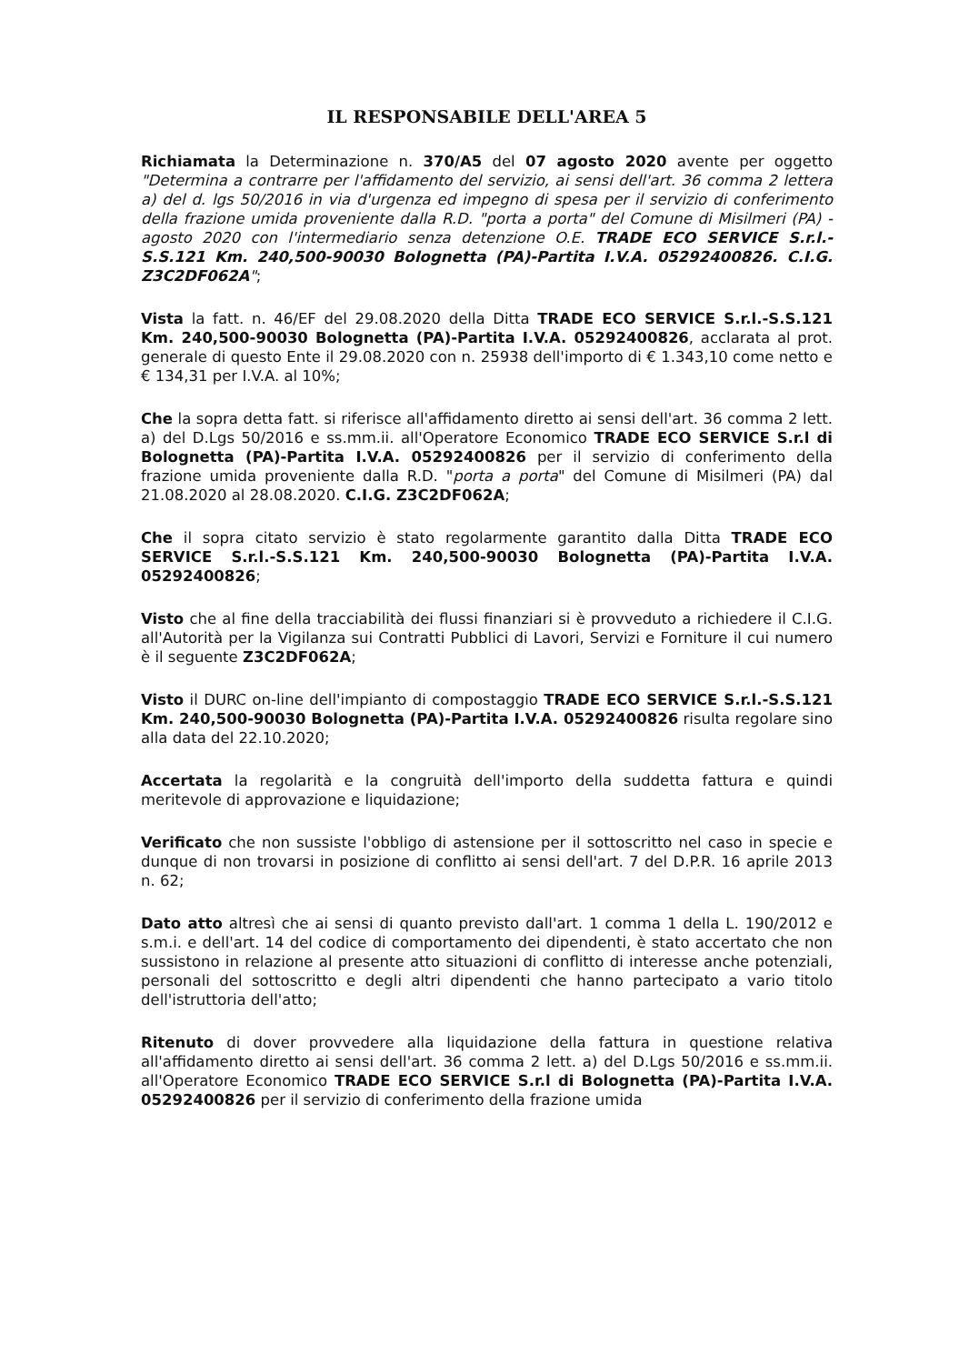IL RESPONSABILE DELL'AREA 5
Richiamata la Determinazione n. 370/A5 del 07 agosto 2020 avente per oggetto "Determina a contrarre per l'affidamento del servizio, ai sensi dell'art. 36 comma 2 lettera a) del d. lgs 50/2016 in via d'urgenza ed impegno di spesa per il servizio di conferimento della frazione umida proveniente dalla R.D. "porta a porta" del Comune di Misilmeri (PA) - agosto 2020 con l'intermediario senza detenzione O.E. TRADE ECO SERVICE S.r.l.-S.S.121 Km. 240,500-90030 Bolognetta (PA)-Partita I.V.A. 05292400826. C.I.G. Z3C2DF062A";
Vista la fatt. n. 46/EF del 29.08.2020 della Ditta TRADE ECO SERVICE S.r.l.-S.S.121 Km. 240,500-90030 Bolognetta (PA)-Partita I.V.A. 05292400826, acclarata al prot. generale di questo Ente il 29.08.2020 con n. 25938 dell'importo di € 1.343,10 come netto e € 134,31 per I.V.A. al 10%;
Che la sopra detta fatt. si riferisce all'affidamento diretto ai sensi dell'art. 36 comma 2 lett. a) del D.Lgs 50/2016 e ss.mm.ii. all'Operatore Economico TRADE ECO SERVICE S.r.l di Bolognetta (PA)-Partita I.V.A. 05292400826 per il servizio di conferimento della frazione umida proveniente dalla R.D. "porta a porta" del Comune di Misilmeri (PA) dal 21.08.2020 al 28.08.2020. C.I.G. Z3C2DF062A;
Che il sopra citato servizio è stato regolarmente garantito dalla Ditta TRADE ECO SERVICE S.r.l.-S.S.121 Km. 240,500-90030 Bolognetta (PA)-Partita I.V.A. 05292400826;
Visto che al fine della tracciabilità dei flussi finanziari si è provveduto a richiedere il C.I.G. all'Autorità per la Vigilanza sui Contratti Pubblici di Lavori, Servizi e Forniture il cui numero è il seguente Z3C2DF062A;
Visto il DURC on-line dell'impianto di compostaggio TRADE ECO SERVICE S.r.l.-S.S.121 Km. 240,500-90030 Bolognetta (PA)-Partita I.V.A. 05292400826 risulta regolare sino alla data del 22.10.2020;
Accertata la regolarità e la congruità dell'importo della suddetta fattura e quindi meritevole di approvazione e liquidazione;
Verificato che non sussiste l'obbligo di astensione per il sottoscritto nel caso in specie e dunque di non trovarsi in posizione di conflitto ai sensi dell'art. 7 del D.P.R. 16 aprile 2013 n. 62;
Dato atto altresì che ai sensi di quanto previsto dall'art. 1 comma 1 della L. 190/2012 e s.m.i. e dell'art. 14 del codice di comportamento dei dipendenti, è stato accertato che non sussistono in relazione al presente atto situazioni di conflitto di interesse anche potenziali, personali del sottoscritto e degli altri dipendenti che hanno partecipato a vario titolo dell'istruttoria dell'atto;
Ritenuto di dover provvedere alla liquidazione della fattura in questione relativa all'affidamento diretto ai sensi dell'art. 36 comma 2 lett. a) del D.Lgs 50/2016 e ss.mm.ii. all'Operatore Economico TRADE ECO SERVICE S.r.l di Bolognetta (PA)-Partita I.V.A. 05292400826 per il servizio di conferimento della frazione umida